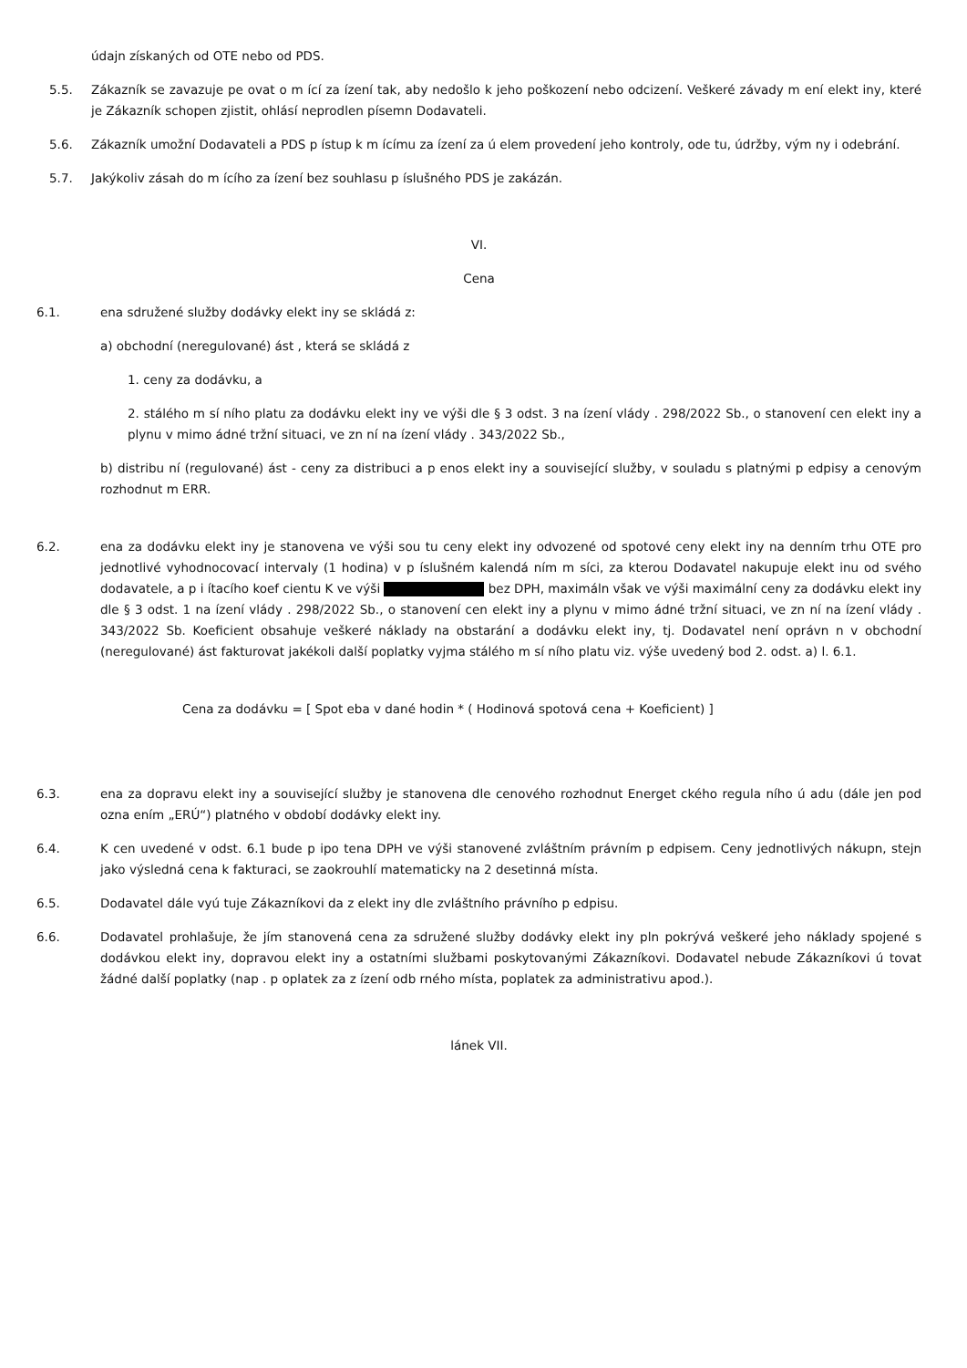údajn získaných od OTE nebo od PDS.
5.5. Zákazník se zavazuje pe ovat o m ící za ízení tak, aby nedošlo k jeho poškození nebo odcizení. Veškeré závady m ení elekt iny, které je Zákazník schopen zjistit, ohlásí neprodlen písemn Dodavateli.
5.6. Zákazník umožní Dodavateli a PDS p ístup k m ícímu za ízení za ú elem provedení jeho kontroly, ode tu, údržby, vým ny i odebrání.
5.7. Jakýkoliv zásah do m ícího za ízení bez souhlasu p íslušného PDS je zakázán.
VI.
Cena
6.1. ena sdružené služby dodávky elekt iny se skládá z:
a) obchodní (neregulované) ást , která se skládá z
1. ceny za dodávku, a
2. stálého m sí ního platu za dodávku elekt iny ve výši dle § 3 odst. 3 na ízení vlády . 298/2022 Sb., o stanovení cen elekt iny a plynu v mimo ádné tržní situaci, ve zn ní na ízení vlády . 343/2022 Sb.,
b) distribu ní (regulované) ást - ceny za distribuci a p enos elekt iny a související služby, v souladu s platnými p edpisy a cenovým rozhodnut m ERR.
6.2. ena za dodávku elekt iny je stanovena ve výši sou tu ceny elekt iny odvozené od spotové ceny elekt iny na denním trhu OTE pro jednotlivé vyhodnocovací intervaly (1 hodina) v p íslušném kalendá ním m síci, za kterou Dodavatel nakupuje elekt inu od svého dodavatele, a p i ítacího koef cientu K ve výši bez DPH, maximáln však ve výši maximální ceny za dodávku elekt iny dle § 3 odst. 1 na ízení vlády . 298/2022 Sb., o stanovení cen elekt iny a plynu v mimo ádné tržní situaci, ve zn ní na ízení vlády . 343/2022 Sb. Koeficient obsahuje veškeré náklady na obstarání a dodávku elekt iny, tj. Dodavatel není oprávn n v obchodní (neregulované) ást fakturovat jakékoli další poplatky vyjma stálého m sí ního platu viz. výše uvedený bod 2. odst. a) l. 6.1.
Cena za dodávku = [ Spot eba v dané hodin * ( Hodinová spotová cena + Koeficient) ]
6.3. ena za dopravu elekt iny a související služby je stanovena dle cenového rozhodnut Energet ckého regula ního ú adu (dále jen pod ozna ením „ERÚ“) platného v období dodávky elekt iny.
6.4. K cen uvedené v odst. 6.1 bude p ipo tena DPH ve výši stanovené zvláštním právním p edpisem. Ceny jednotlivých nákupn, stejn jako výsledná cena k fakturaci, se zaokrouhlí matematicky na 2 desetinná místa.
6.5. Dodavatel dále vyú tuje Zákazníkovi da z elekt iny dle zvláštního právního p edpisu.
6.6. Dodavatel prohlašuje, že jím stanovená cena za sdružené služby dodávky elekt iny pln pokrývá veškeré jeho náklady spojené s dodávkou elekt iny, dopravou elekt iny a ostatními službami poskytovanými Zákazníkovi. Dodavatel nebude Zákazníkovi ú tovat žádné další poplatky (nap . p oplatek za z ízení odb rného místa, poplatek za administrativu apod.).
lánek VII.